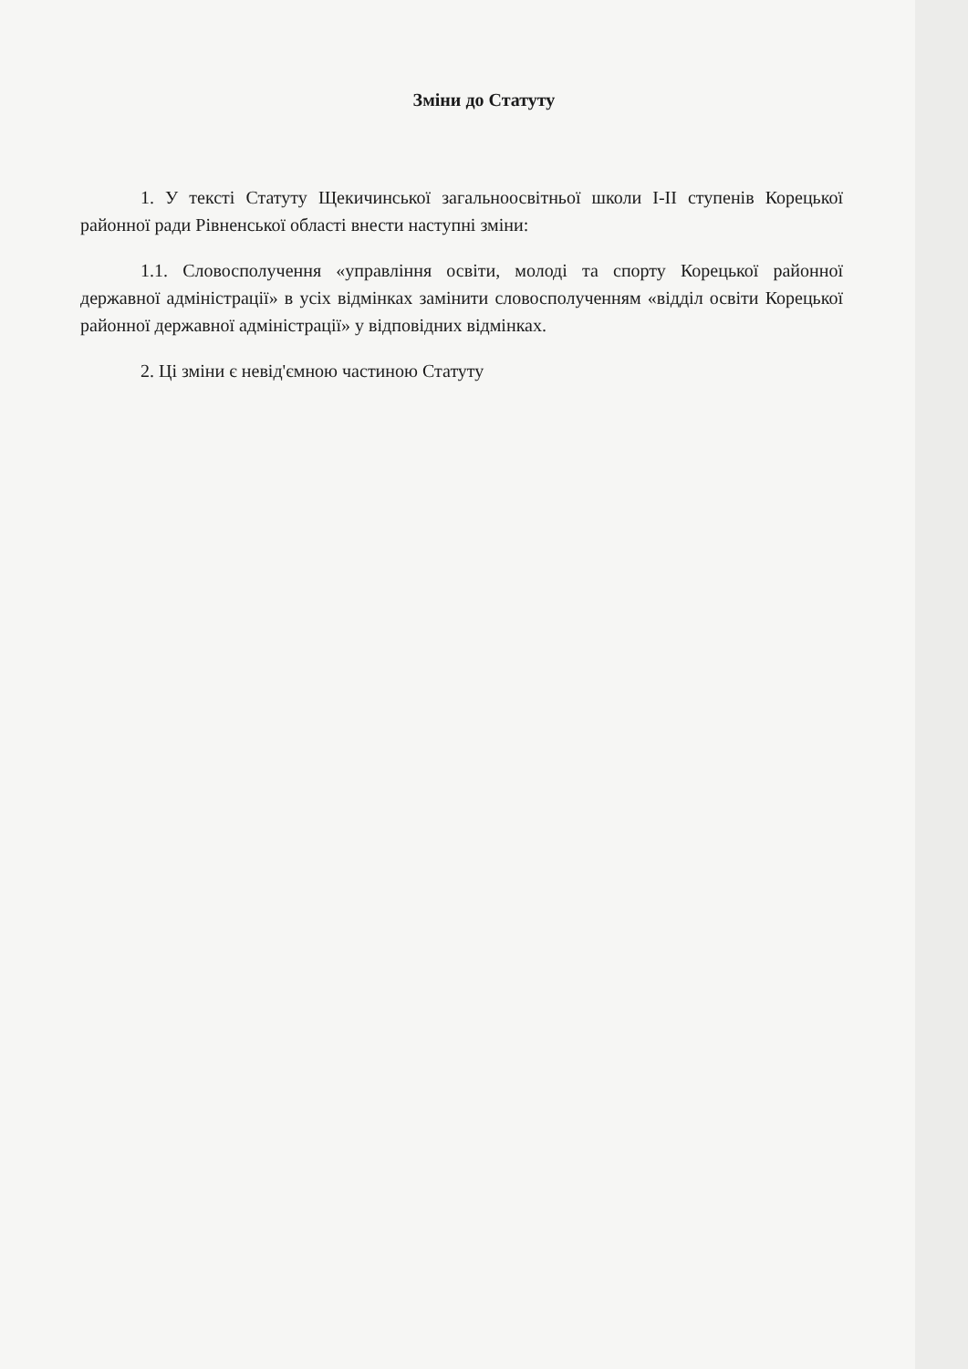Зміни до Статуту
1. У тексті Статуту Щекичинської загальноосвітньої школи І-ІІ ступенів Корецької районної ради Рівненської області внести наступні зміни:
1.1. Словосполучення «управління освіти, молоді та спорту Корецької районної державної адміністрації» в усіх відмінках замінити словосполученням «відділ освіти Корецької районної державної адміністрації» у відповідних відмінках.
2. Ці зміни є невід'ємною частиною Статуту